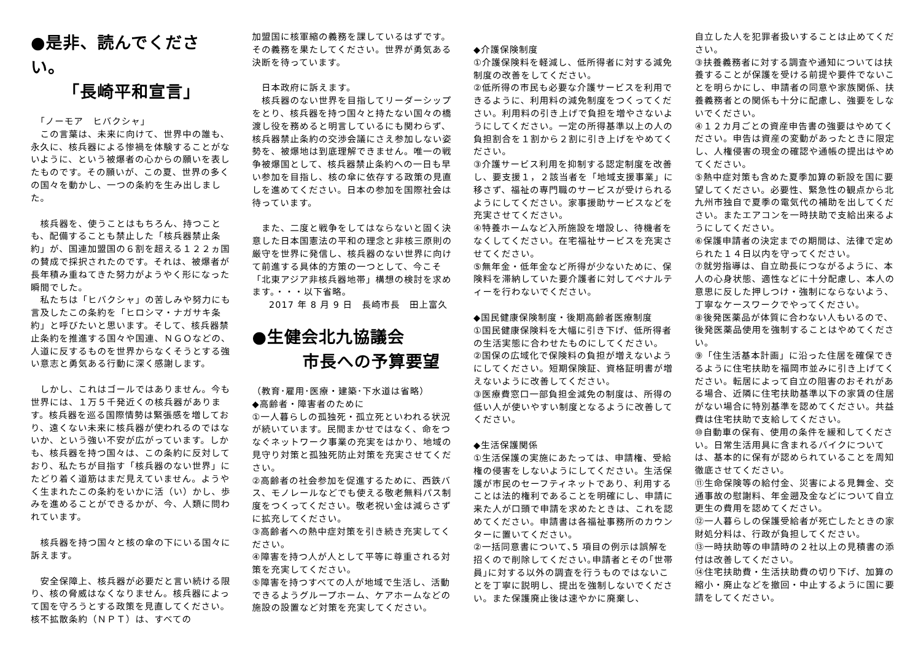●是非、読んでください。
「長崎平和宣言」
　「ノーモア　ヒバクシャ」
　この言葉は、未来に向けて、世界中の誰も、永久に、核兵器による惨禍を体験することがないように、という被爆者の心からの願いを表したものです。その願いが、この夏、世界の多くの国々を動かし、一つの条約を生み出しました。
　核兵器を、使うことはもちろん、持つことも、配備することも禁止した「核兵器禁止条約」が、国連加盟国の６割を超える１２２ヵ国の賛成で採択されたのです。それは、被爆者が長年積み重ねてきた努力がようやく形になった瞬間でした。
　私たちは「ヒバクシャ」の苦しみや努力にも言及したこの条約を「ヒロシマ・ナガサキ条約」と呼びたいと思います。そして、核兵器禁止条約を推進する国々や国連、ＮＧＯなどの、人道に反するものを世界からなくそうとする強い意志と勇気ある行動に深く感謝します。
　しかし、これはゴールではありません。今も世界には、１万５千発近くの核兵器があります。核兵器を巡る国際情勢は緊張感を増しており、遠くない未来に核兵器が使われるのではないか、という強い不安が広がっています。しかも、核兵器を持つ国々は、この条約に反対しており、私たちが目指す「核兵器のない世界」にたどり着く道筋はまだ見えていません。ようやく生まれたこの条約をいかに活（い）かし、歩みを進めることができるかが、今、人類に問われています。
　核兵器を持つ国々と核の傘の下にいる国々に訴えます。
　安全保障上、核兵器が必要だと言い続ける限り、核の脅威はなくなりません。核兵器によって国を守ろうとする政策を見直してください。核不拡散条約（ＮＰＴ）は、すべての
加盟国に核軍縮の義務を課しているはずです。その義務を果たしてください。世界が勇気ある決断を待っています。
　日本政府に訴えます。
　核兵器のない世界を目指してリーダーシップをとり、核兵器を持つ国々と持たない国々の橋渡し役を務めると明言しているにも関わらず、核兵器禁止条約の交渉会議にさえ参加しない姿勢を、被爆地は到底理解できません。唯一の戦争被爆国として、核兵器禁止条約への一日も早い参加を目指し、核の傘に依存する政策の見直しを進めてください。日本の参加を国際社会は待っています。
　また、二度と戦争をしてはならないと固く決意した日本国憲法の平和の理念と非核三原則の厳守を世界に発信し、核兵器のない世界に向けて前進する具体的方策の一つとして、今こそ「北東アジア非核兵器地帯」構想の検討を求めます。・・・以下省略。
2017 年 8 月 9 日　長崎市長　田上富久
●生健会北九協議会
市長への予算要望
（教育･雇用･医療・建築･下水道は省略）
◆高齢者・障害者のために
①一人暮らしの孤独死・孤立死といわれる状況が続いています。民間まかせではなく、命をつなぐネットワーク事業の充実をはかり、地域の見守り対策と孤独死防止対策を充実させてください。
②高齢者の社会参加を促進するために、西鉄バス、モノレールなどでも使える敬老無料パス制度をつくってください。敬老祝い金は減らさずに拡充してください。
③高齢者への熱中症対策を引き続き充実してください。
④障害を持つ人が人として平等に尊重される対策を充実してください。
⑤障害を持つすべての人が地域で生活し、活動できるようグループホーム、ケアホームなどの施設の設置など対策を充実してください。
◆介護保険制度
①介護保険料を軽減し、低所得者に対する減免制度の改善をしてください。
②低所得の市民も必要な介護サービスを利用できるように、利用料の減免制度をつくってください。利用料の引き上げで負担を増やさないようにしてください。一定の所得基準以上の人の負担割合を１割から２割に引き上げをやめてください。
③介護サービス利用を抑制する認定制度を改善し、要支援１，２該当者を「地域支援事業」に移さず、福祉の専門職のサービスが受けられるようにしてください。家事援助サービスなどを充実させてください。
④特養ホームなど入所施設を増設し、待機者をなくしてください。在宅福祉サービスを充実させてください。
⑤無年金・低年金など所得が少ないために、保険料を滞納していた要介護者に対してペナルティーを行わないでください。
◆国民健康保険制度・後期高齢者医療制度
①国民健康保険料を大幅に引き下げ、低所得者の生活実態に合わせたものにしてください。
②国保の広域化で保険料の負担が増えないようにしてください。短期保険証、資格証明書が増えないように改善してください。
③医療費窓口一部負担金減免の制度は、所得の低い人が使いやすい制度となるように改善してください。
◆生活保護関係
①生活保護の実施にあたっては、申請権、受給権の侵害をしないようにしてください。生活保護が市民のセーフティネットであり、利用することは法的権利であることを明確にし、申請に来た人が口頭で申請を求めたときは、これを認めてください。申請書は各福祉事務所のカウンターに置いてください。
②一括同意書について､5 項目の例示は誤解を招くので削除してください｡申請者とその｢世帯員｣に対する以外の調査を行うものではないことを丁寧に説明し、提出を強制しないでください。また保護廃止後は速やかに廃棄し、
自立した人を犯罪者扱いすることは止めてください。
③扶養義務者に対する調査や通知については扶養することが保護を受ける前提や要件でないことを明らかにし、申請者の同意や家族関係、扶養義務者との関係も十分に配慮し、強要をしないでください。
④１２カ月ごとの資産申告書の強要はやめてください。申告は資産の変動があったときに限定し、人権侵害の現金の確認や通帳の提出はやめてください。
⑤熱中症対策も含めた夏季加算の新設を国に要望してください。必要性、緊急性の観点から北九州市独自で夏季の電気代の補助を出してください。またエアコンを一時扶助で支給出来るようにしてください。
⑥保護申請者の決定までの期間は、法律で定められた１４日以内を守ってください。
⑦就労指導は、自立助長につながるように、本人の心身状態、適性などに十分配慮し、本人の意思に反した押しつけ・強制にならないよう、丁寧なケースワークでやってください。
⑧後発医薬品が体質に合わない人もいるので、後発医薬品使用を強制することはやめてください。
⑨「住生活基本計画」に沿った住居を確保できるように住宅扶助を福岡市並みに引き上げてください。転居によって自立の阻害のおそれがある場合、近隣に住宅扶助基準以下の家賃の住居がない場合に特別基準を認めてください。共益費は住宅扶助で支給してください。
⑩自動車の保有、使用の条件を緩和してください。日常生活用具に含まれるバイクについては、基本的に保有が認められていることを周知徹底させてください。
⑪生命保険等の給付金、災害による見舞金、交通事故の慰謝料、年金遡及金などについて自立更生の費用を認めてください。
⑫一人暮らしの保護受給者が死亡したときの家財処分料は、行政が負担してください。
⑬一時扶助等の申請時の２社以上の見積書の添付は改善してください。
⑭住宅扶助費・生活扶助費の切り下げ、加算の縮小・廃止などを撤回・中止するように国に要請をしてください。